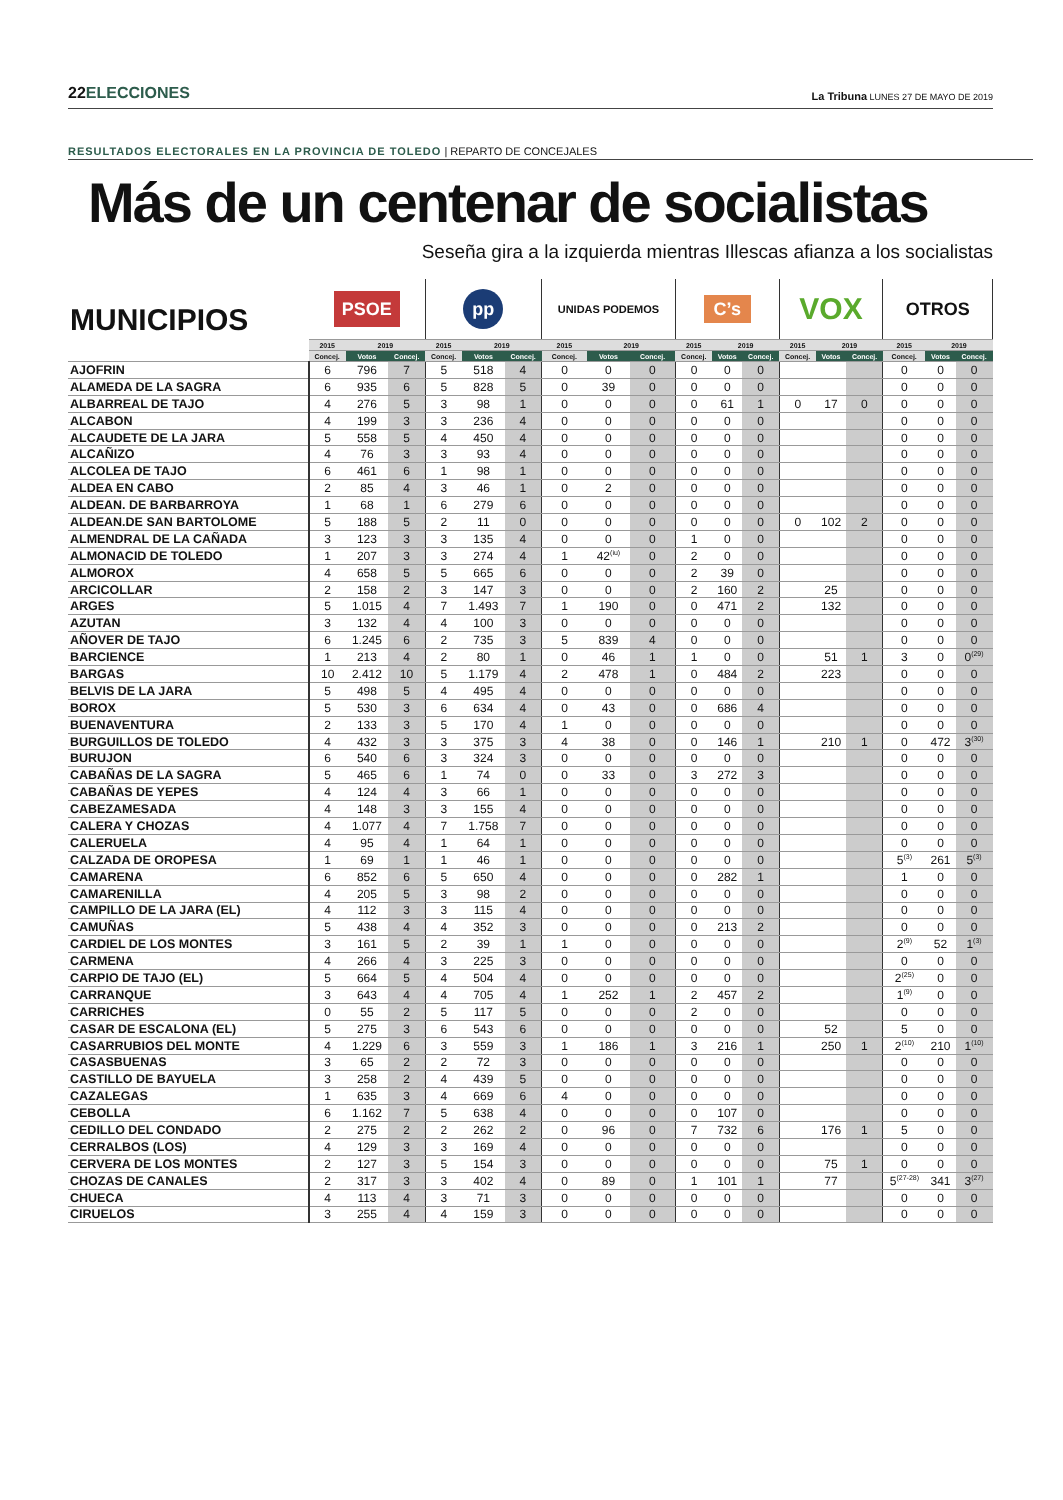22 ELECCIONES
La Tribuna LUNES 27 DE MAYO DE 2019
RESULTADOS ELECTORALES EN LA PROVINCIA DE TOLEDO | REPARTO DE CONCEJALES
Más de un centenar de socialistas
Seseña gira a la izquierda mientras Illescas afianza a los socialistas
| MUNICIPIOS | PSOE | | | pp | | | UNIDAS PODEMOS | | | C’s | | | VOX | | | OTROS | | |
| --- | --- | --- | --- | --- | --- | --- | --- | --- | --- | --- | --- | --- | --- | --- | --- | --- | --- | --- |
| | 2015 | 2019 | | 2015 | 2019 | | 2015 | 2019 | | 2015 | 2019 | | 2015 | 2019 | | 2015 | 2019 | |
| | Concej. | Votos | Concej. | Concej. | Votos | Concej. | Concej. | Votos | Concej. | Concej. | Votos | Concej. | Concej. | Votos | Concej. | Concej. | Votos | Concej. |
| AJOFRIN | 6 | 796 | 7 | 5 | 518 | 4 | 0 | 0 | 0 | 0 | 0 | 0 | | | | 0 | 0 | 0 |
| ALAMEDA DE LA SAGRA | 6 | 935 | 6 | 5 | 828 | 5 | 0 | 39 | 0 | 0 | 0 | 0 | | | | 0 | 0 | 0 |
| ALBARREAL DE TAJO | 4 | 276 | 5 | 3 | 98 | 1 | 0 | 0 | 0 | 0 | 61 | 1 | 0 | 17 | 0 | 0 | 0 | 0 |
| ALCABON | 4 | 199 | 3 | 3 | 236 | 4 | 0 | 0 | 0 | 0 | 0 | 0 | | | | 0 | 0 | 0 |
| ALCAUDETE DE LA JARA | 5 | 558 | 5 | 4 | 450 | 4 | 0 | 0 | 0 | 0 | 0 | 0 | | | | 0 | 0 | 0 |
| ALCAÑIZO | 4 | 76 | 3 | 3 | 93 | 4 | 0 | 0 | 0 | 0 | 0 | 0 | | | | 0 | 0 | 0 |
| ALCOLEA DE TAJO | 6 | 461 | 6 | 1 | 98 | 1 | 0 | 0 | 0 | 0 | 0 | 0 | | | | 0 | 0 | 0 |
| ALDEA EN CABO | 2 | 85 | 4 | 3 | 46 | 1 | 0 | 2 | 0 | 0 | 0 | 0 | | | | 0 | 0 | 0 |
| ALDEAN. DE BARBARROYA | 1 | 68 | 1 | 6 | 279 | 6 | 0 | 0 | 0 | 0 | 0 | 0 | | | | 0 | 0 | 0 |
| ALDEAN.DE SAN BARTOLOME | 5 | 188 | 5 | 2 | 11 | 0 | 0 | 0 | 0 | 0 | 0 | 0 | 0 | 102 | 2 | 0 | 0 | 0 |
| ALMENDRAL DE LA CAÑADA | 3 | 123 | 3 | 3 | 135 | 4 | 0 | 0 | 0 | 1 | 0 | 0 | | | | 0 | 0 | 0 |
| ALMONACID DE TOLEDO | 1 | 207 | 3 | 3 | 274 | 4 | 1 | 42<sup>(iu)</sup> | 0 | 2 | 0 | 0 | | | | 0 | 0 | 0 |
| ALMOROX | 4 | 658 | 5 | 5 | 665 | 6 | 0 | 0 | 0 | 2 | 39 | 0 | | | | 0 | 0 | 0 |
| ARCICOLLAR | 2 | 158 | 2 | 3 | 147 | 3 | 0 | 0 | 0 | 2 | 160 | 2 | | 25 | | 0 | 0 | 0 |
| ARGES | 5 | 1.015 | 4 | 7 | 1.493 | 7 | 1 | 190 | 0 | 0 | 471 | 2 | | 132 | | 0 | 0 | 0 |
| AZUTAN | 3 | 132 | 4 | 4 | 100 | 3 | 0 | 0 | 0 | 0 | 0 | 0 | | | | 0 | 0 | 0 |
| AÑOVER DE TAJO | 6 | 1.245 | 6 | 2 | 735 | 3 | 5 | 839 | 4 | 0 | 0 | 0 | | | | 0 | 0 | 0 |
| BARCIENCE | 1 | 213 | 4 | 2 | 80 | 1 | 0 | 46 | 1 | 1 | 0 | 0 | | 51 | 1 | 3 | 0 | 0<sup>(29)</sup> |
| BARGAS | 10 | 2.412 | 10 | 5 | 1.179 | 4 | 2 | 478 | 1 | 0 | 484 | 2 | | 223 | | 0 | 0 | 0 |
| BELVIS DE LA JARA | 5 | 498 | 5 | 4 | 495 | 4 | 0 | 0 | 0 | 0 | 0 | 0 | | | | 0 | 0 | 0 |
| BOROX | 5 | 530 | 3 | 6 | 634 | 4 | 0 | 43 | 0 | 0 | 686 | 4 | | | | 0 | 0 | 0 |
| BUENAVENTURA | 2 | 133 | 3 | 5 | 170 | 4 | 1 | 0 | 0 | 0 | 0 | 0 | | | | 0 | 0 | 0 |
| BURGUILLOS DE TOLEDO | 4 | 432 | 3 | 3 | 375 | 3 | 4 | 38 | 0 | 0 | 146 | 1 | | 210 | 1 | 0 | 472 | 3<sup>(30)</sup> |
| BURUJON | 6 | 540 | 6 | 3 | 324 | 3 | 0 | 0 | 0 | 0 | 0 | 0 | | | | 0 | 0 | 0 |
| CABAÑAS DE LA SAGRA | 5 | 465 | 6 | 1 | 74 | 0 | 0 | 33 | 0 | 3 | 272 | 3 | | | | 0 | 0 | 0 |
| CABAÑAS DE YEPES | 4 | 124 | 4 | 3 | 66 | 1 | 0 | 0 | 0 | 0 | 0 | 0 | | | | 0 | 0 | 0 |
| CABEZAMESADA | 4 | 148 | 3 | 3 | 155 | 4 | 0 | 0 | 0 | 0 | 0 | 0 | | | | 0 | 0 | 0 |
| CALERA Y CHOZAS | 4 | 1.077 | 4 | 7 | 1.758 | 7 | 0 | 0 | 0 | 0 | 0 | 0 | | | | 0 | 0 | 0 |
| CALERUELA | 4 | 95 | 4 | 1 | 64 | 1 | 0 | 0 | 0 | 0 | 0 | 0 | | | | 0 | 0 | 0 |
| CALZADA DE OROPESA | 1 | 69 | 1 | 1 | 46 | 1 | 0 | 0 | 0 | 0 | 0 | 0 | | | | 5<sup>(3)</sup> | 261 | 5<sup>(3)</sup> |
| CAMARENA | 6 | 852 | 6 | 5 | 650 | 4 | 0 | 0 | 0 | 0 | 282 | 1 | | | | 1 | 0 | 0 |
| CAMARENILLA | 4 | 205 | 5 | 3 | 98 | 2 | 0 | 0 | 0 | 0 | 0 | 0 | | | | 0 | 0 | 0 |
| CAMPILLO DE LA JARA (EL) | 4 | 112 | 3 | 3 | 115 | 4 | 0 | 0 | 0 | 0 | 0 | 0 | | | | 0 | 0 | 0 |
| CAMUÑAS | 5 | 438 | 4 | 4 | 352 | 3 | 0 | 0 | 0 | 0 | 213 | 2 | | | | 0 | 0 | 0 |
| CARDIEL DE LOS MONTES | 3 | 161 | 5 | 2 | 39 | 1 | 1 | 0 | 0 | 0 | 0 | 0 | | | | 2<sup>(9)</sup> | 52 | 1<sup>(3)</sup> |
| CARMENA | 4 | 266 | 4 | 3 | 225 | 3 | 0 | 0 | 0 | 0 | 0 | 0 | | | | 0 | 0 | 0 |
| CARPIO DE TAJO (EL) | 5 | 664 | 5 | 4 | 504 | 4 | 0 | 0 | 0 | 0 | 0 | 0 | | | | 2<sup>(25)</sup> | 0 | 0 |
| CARRANQUE | 3 | 643 | 4 | 4 | 705 | 4 | 1 | 252 | 1 | 2 | 457 | 2 | | | | 1<sup>(9)</sup> | 0 | 0 |
| CARRICHES | 0 | 55 | 2 | 5 | 117 | 5 | 0 | 0 | 0 | 2 | 0 | 0 | | | | 0 | 0 | 0 |
| CASAR DE ESCALONA (EL) | 5 | 275 | 3 | 6 | 543 | 6 | 0 | 0 | 0 | 0 | 0 | 0 | | 52 | | 5 | 0 | 0 |
| CASARRUBIOS DEL MONTE | 4 | 1.229 | 6 | 3 | 559 | 3 | 1 | 186 | 1 | 3 | 216 | 1 | | 250 | 1 | 2<sup>(10)</sup> | 210 | 1<sup>(10)</sup> |
| CASASBUENAS | 3 | 65 | 2 | 2 | 72 | 3 | 0 | 0 | 0 | 0 | 0 | 0 | | | | 0 | 0 | 0 |
| CASTILLO DE BAYUELA | 3 | 258 | 2 | 4 | 439 | 5 | 0 | 0 | 0 | 0 | 0 | 0 | | | | 0 | 0 | 0 |
| CAZALEGAS | 1 | 635 | 3 | 4 | 669 | 6 | 4 | 0 | 0 | 0 | 0 | 0 | | | | 0 | 0 | 0 |
| CEBOLLA | 6 | 1.162 | 7 | 5 | 638 | 4 | 0 | 0 | 0 | 0 | 107 | 0 | | | | 0 | 0 | 0 |
| CEDILLO DEL CONDADO | 2 | 275 | 2 | 2 | 262 | 2 | 0 | 96 | 0 | 7 | 732 | 6 | | 176 | 1 | 5 | 0 | 0 |
| CERRALBOS (LOS) | 4 | 129 | 3 | 3 | 169 | 4 | 0 | 0 | 0 | 0 | 0 | 0 | | | | 0 | 0 | 0 |
| CERVERA DE LOS MONTES | 2 | 127 | 3 | 5 | 154 | 3 | 0 | 0 | 0 | 0 | 0 | 0 | | 75 | 1 | 0 | 0 | 0 |
| CHOZAS DE CANALES | 2 | 317 | 3 | 3 | 402 | 4 | 0 | 89 | 0 | 1 | 101 | 1 | | 77 | | 5<sup>(27-28)</sup> | 341 | 3<sup>(27)</sup> |
| CHUECA | 4 | 113 | 4 | 3 | 71 | 3 | 0 | 0 | 0 | 0 | 0 | 0 | | | | 0 | 0 | 0 |
| CIRUELOS | 3 | 255 | 4 | 4 | 159 | 3 | 0 | 0 | 0 | 0 | 0 | 0 | | | | 0 | 0 | 0 |